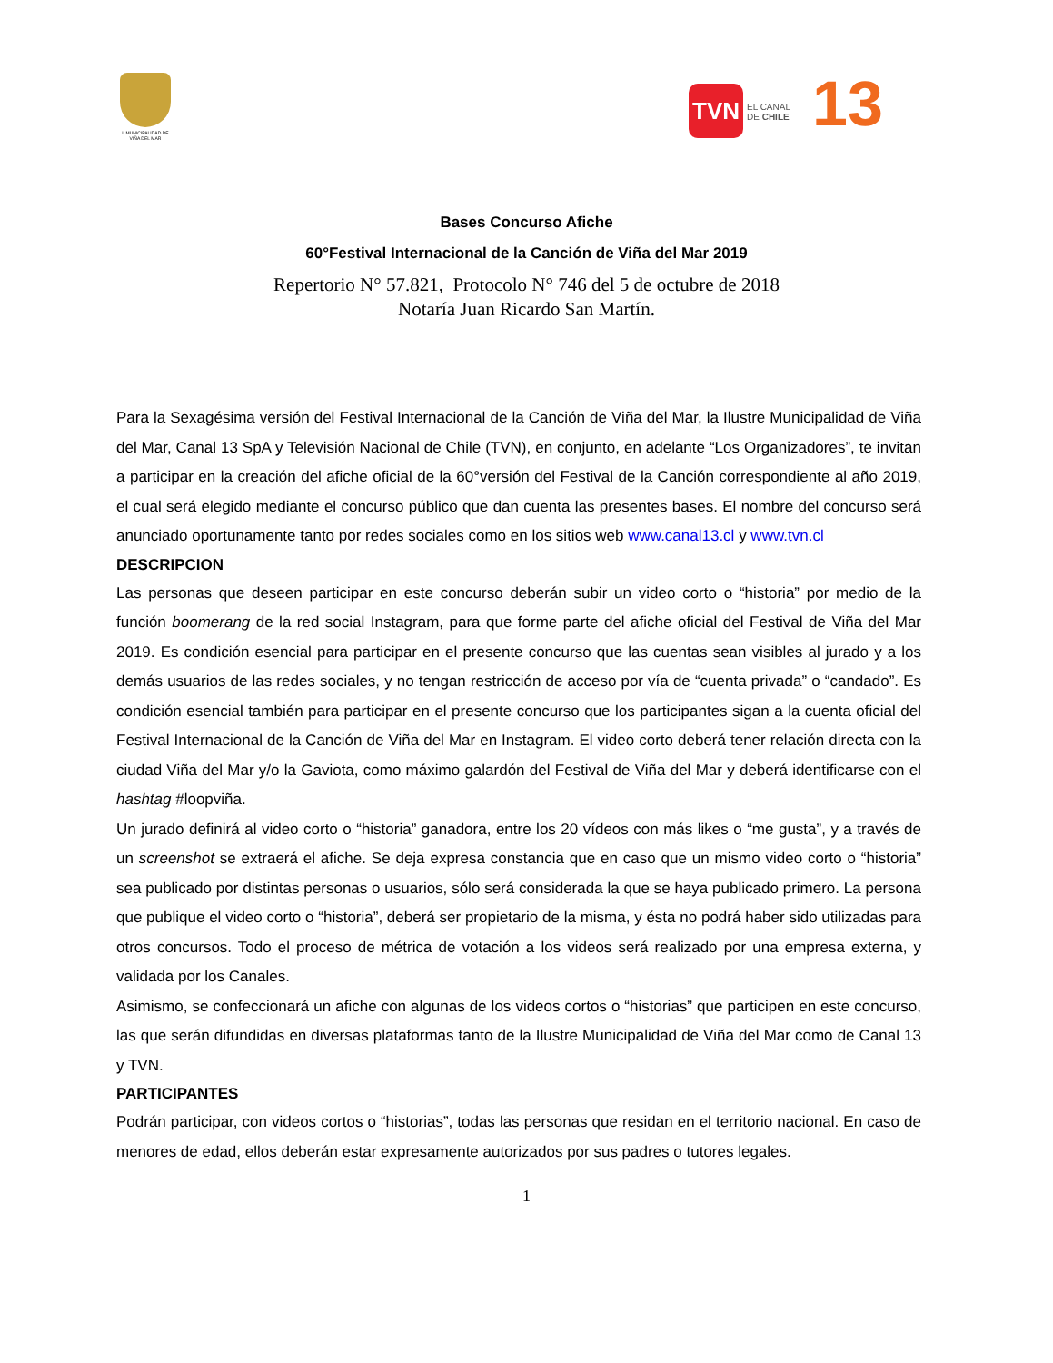I. MUNICIPALIDAD DE VIÑA DEL MAR
TVN
EL CANAL
DE CHILE
13
Bases Concurso Afiche
60°Festival Internacional de la Canción de Viña del Mar 2019
Repertorio N° 57.821, Protocolo N° 746 del 5 de octubre de 2018
Notaría Juan Ricardo San Martín.
Para la Sexagésima versión del Festival Internacional de la Canción de Viña del Mar, la Ilustre Municipalidad de Viña del Mar, Canal 13 SpA y Televisión Nacional de Chile (TVN), en conjunto, en adelante “Los Organizadores”, te invitan a participar en la creación del afiche oficial de la 60°versión del Festival de la Canción correspondiente al año 2019, el cual será elegido mediante el concurso público que dan cuenta las presentes bases. El nombre del concurso será anunciado oportunamente tanto por redes sociales como en los sitios web www.canal13.cl y www.tvn.cl
DESCRIPCION
Las personas que deseen participar en este concurso deberán subir un video corto o “historia” por medio de la función boomerang de la red social Instagram, para que forme parte del afiche oficial del Festival de Viña del Mar 2019. Es condición esencial para participar en el presente concurso que las cuentas sean visibles al jurado y a los demás usuarios de las redes sociales, y no tengan restricción de acceso por vía de “cuenta privada” o “candado”. Es condición esencial también para participar en el presente concurso que los participantes sigan a la cuenta oficial del Festival Internacional de la Canción de Viña del Mar en Instagram. El video corto deberá tener relación directa con la ciudad Viña del Mar y/o la Gaviota, como máximo galardón del Festival de Viña del Mar y deberá identificarse con el hashtag #loopviña.
Un jurado definirá al video corto o “historia” ganadora, entre los 20 vídeos con más likes o “me gusta”, y a través de un screenshot se extraerá el afiche. Se deja expresa constancia que en caso que un mismo video corto o “historia” sea publicado por distintas personas o usuarios, sólo será considerada la que se haya publicado primero. La persona que publique el video corto o “historia”, deberá ser propietario de la misma, y ésta no podrá haber sido utilizadas para otros concursos. Todo el proceso de métrica de votación a los videos será realizado por una empresa externa, y validada por los Canales.
Asimismo, se confeccionará un afiche con algunas de los videos cortos o “historias” que participen en este concurso, las que serán difundidas en diversas plataformas tanto de la Ilustre Municipalidad de Viña del Mar como de Canal 13 y TVN.
PARTICIPANTES
Podrán participar, con videos cortos o “historias”, todas las personas que residan en el territorio nacional. En caso de menores de edad, ellos deberán estar expresamente autorizados por sus padres o tutores legales.
1